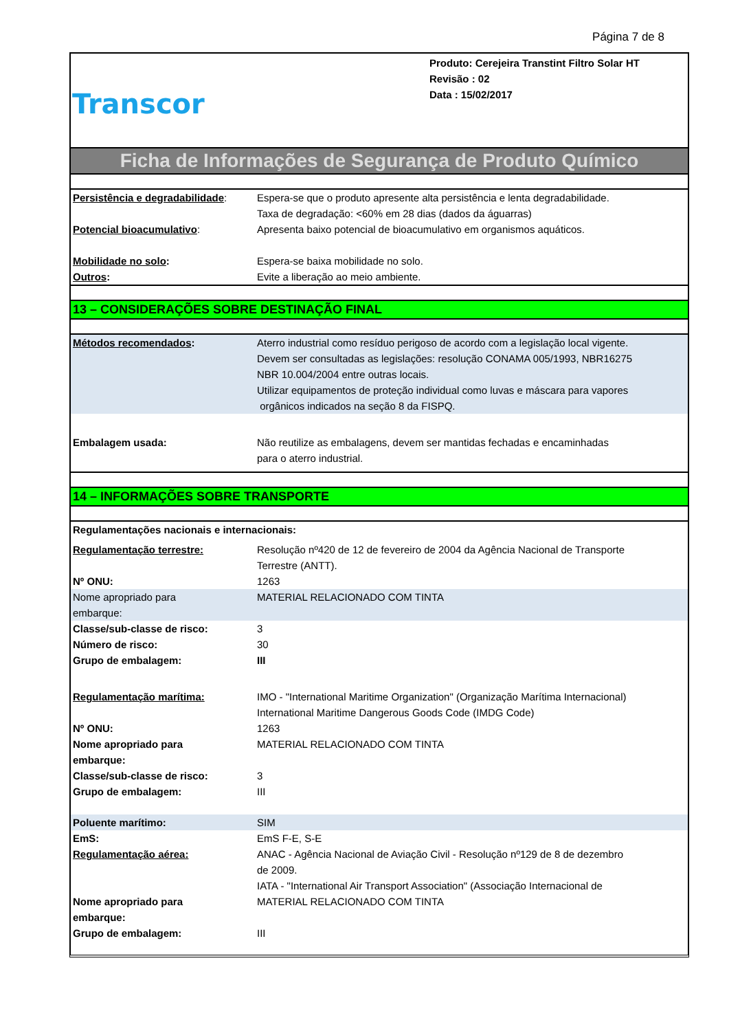Página 7 de 8
Transcor
Produto: Cerejeira Transtint Filtro Solar HT
Revisão : 02
Data : 15/02/2017
Ficha de Informações de Segurança de Produto Químico
| Persistência e degradabilidade : | Espera-se que o produto apresente alta persistência e lenta degradabilidade. Taxa de degradação: <60% em 28 dias (dados da águarras) |
| Potencial bioacumulativo : | Apresenta baixo potencial de bioacumulativo em organismos aquáticos. |
| Mobilidade no solo : | Espera-se baixa mobilidade no solo. |
| Outros : | Evite a liberação ao meio ambiente. |
13 – CONSIDERAÇÕES SOBRE DESTINAÇÃO FINAL
| Métodos recomendados : | Aterro industrial como resíduo perigoso de acordo com a legislação local vigente. Devem ser consultadas as legislações: resolução CONAMA 005/1993, NBR16275 NBR 10.004/2004 entre outras locais. Utilizar equipamentos de proteção individual como luvas e máscara para vapores orgânicos indicados na seção 8 da FISPQ. |
| Embalagem usada: | Não reutilize as embalagens, devem ser mantidas fechadas e encaminhadas para o aterro industrial. |
14 – INFORMAÇÕES SOBRE TRANSPORTE
| Regulamentações nacionais e internacionais: | |
| Regulamentação terrestre: | Resolução nº420 de 12 de fevereiro de 2004 da Agência Nacional de Transporte Terrestre (ANTT). |
| Nº ONU: | 1263 |
| Nome apropriado para embarque: | MATERIAL RELACIONADO COM TINTA |
| Classe/sub-classe de risco: | 3 |
| Número de risco: | 30 |
| Grupo de embalagem: | III |
| Regulamentação marítima: | IMO - "International Maritime Organization" (Organização Marítima Internacional) International Maritime Dangerous Goods Code (IMDG Code) |
| Nº ONU: | 1263 |
| Nome apropriado para embarque: | MATERIAL RELACIONADO COM TINTA |
| Classe/sub-classe de risco: | 3 |
| Grupo de embalagem: | III |
| Poluente marítimo: | SIM |
| EmS: | EmS F-E, S-E |
| Regulamentação aérea: | ANAC - Agência Nacional de Aviação Civil - Resolução nº129 de 8 de dezembro de 2009. IATA - "International Air Transport Association" (Associação Internacional de |
| Nome apropriado para embarque: | MATERIAL RELACIONADO COM TINTA |
| Grupo de embalagem: | III |